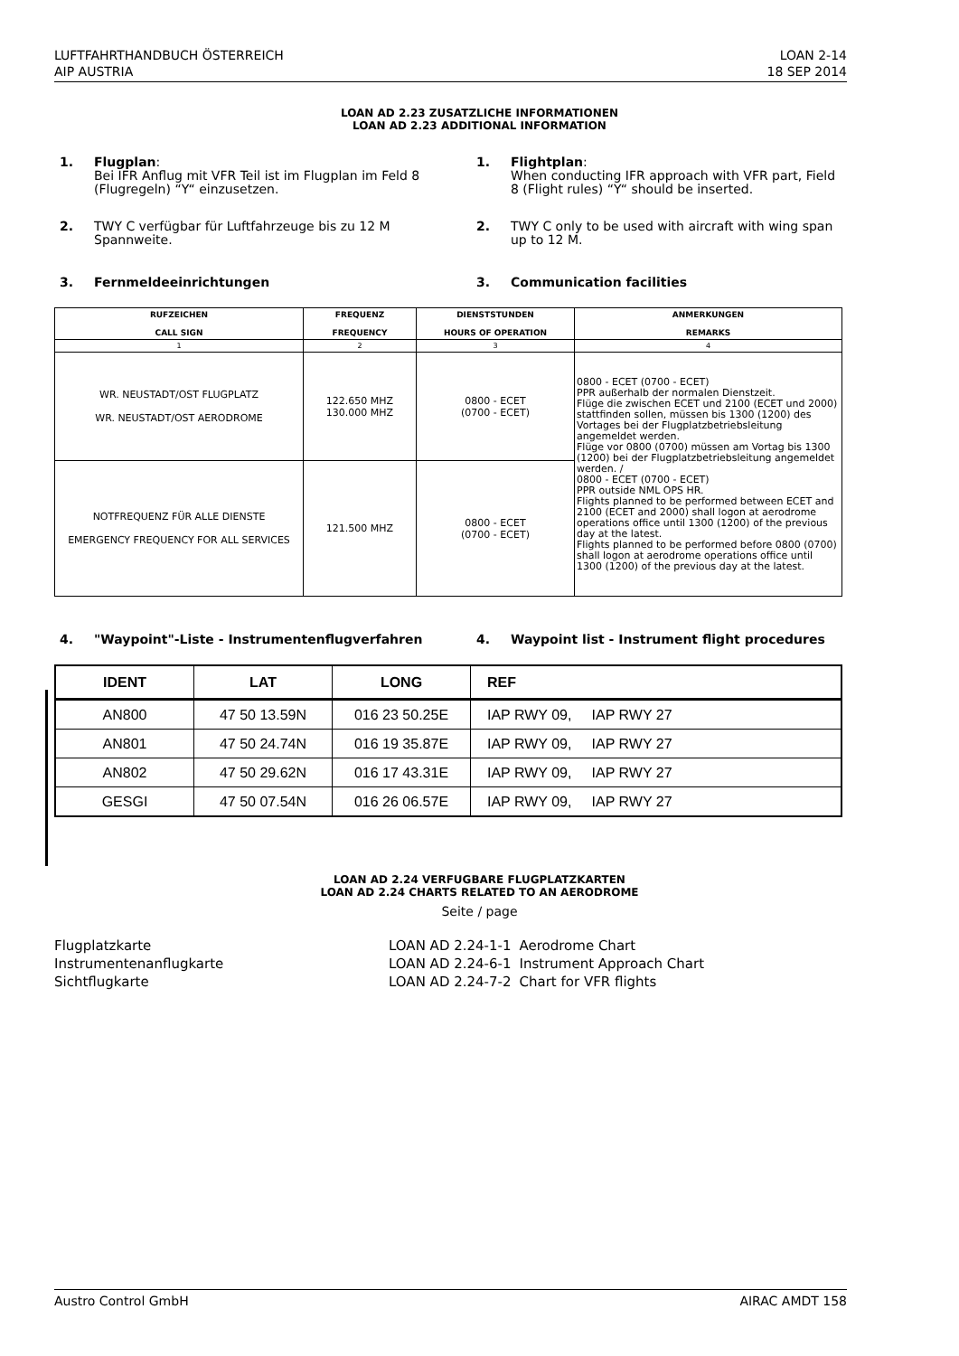LUFTFAHRTHANDBUCH ÖSTERREICH
AIP AUSTRIA
LOAN 2-14
18 SEP 2014
LOAN AD 2.23 ZUSATZLICHE INFORMATIONEN
LOAN AD 2.23 ADDITIONAL INFORMATION
1. Flugplan:
Bei IFR Anflug mit VFR Teil ist im Flugplan im Feld 8 (Flugregeln) “Y“ einzusetzen.
1. Flightplan:
When conducting IFR approach with VFR part, Field 8 (Flight rules) “Y“ should be inserted.
2. TWY C verfügbar für Luftfahrzeuge bis zu 12 M Spannweite.
2. TWY C only to be used with aircraft with wing span up to 12 M.
3. Fernmeldeeinrichtungen 3. Communication facilities
| RUFZEICHEN CALL SIGN | FREQUENZ FREQUENCY | DIENSTSTUNDEN HOURS OF OPERATION | ANMERKUNGEN REMARKS |
| --- | --- | --- | --- |
| 1 | 2 | 3 | 4 |
| WR. NEUSTADT/OST FLUGPLATZ WR. NEUSTADT/OST AERODROME | 122.650 MHZ 130.000 MHZ | 0800 - ECET (0700 - ECET) | 0800 - ECET (0700 - ECET) PPR außerhalb der normalen Dienstzeit. Flüge die zwischen ECET und 2100 (ECET und 2000) stattfinden sollen, müssen bis 1300 (1200) des Vortages bei der Flugplatzbetriebsleitung angemeldet werden. Flüge vor 0800 (0700) müssen am Vortag bis 1300 (1200) bei der Flugplatzbetriebsleitung angemeldet werden. / 0800 - ECET (0700 - ECET) PPR outside NML OPS HR. Flights planned to be performed between ECET and 2100 (ECET and 2000) shall logon at aerodrome operations office until 1300 (1200) of the previous day at the latest. Flights planned to be performed before 0800 (0700) shall logon at aerodrome operations office until 1300 (1200) of the previous day at the latest. |
| NOTFREQUENZ FÜR ALLE DIENSTE EMERGENCY FREQUENCY FOR ALL SERVICES | 121.500 MHZ | 0800 - ECET (0700 - ECET) | |
4. "Waypoint"-Liste - Instrumentenflugverfahren
4. Waypoint list - Instrument flight procedures
| IDENT | LAT | LONG | REF |
| --- | --- | --- | --- |
| AN800 | 47 50 13.59N | 016 23 50.25E | IAP RWY 09, IAP RWY 27 |
| AN801 | 47 50 24.74N | 016 19 35.87E | IAP RWY 09, IAP RWY 27 |
| AN802 | 47 50 29.62N | 016 17 43.31E | IAP RWY 09, IAP RWY 27 |
| GESGI | 47 50 07.54N | 016 26 06.57E | IAP RWY 09, IAP RWY 27 |
LOAN AD 2.24 VERFUGBARE FLUGPLATZKARTEN
LOAN AD 2.24 CHARTS RELATED TO AN AERODROME
Seite / page
| Flugplatzkarte | LOAN AD 2.24-1-1 | Aerodrome Chart |
| Instrumentenanflugkarte | LOAN AD 2.24-6-1 | Instrument Approach Chart |
| Sichtflugkarte | LOAN AD 2.24-7-2 | Chart for VFR flights |
Austro Control GmbH AIRAC AMDT 158